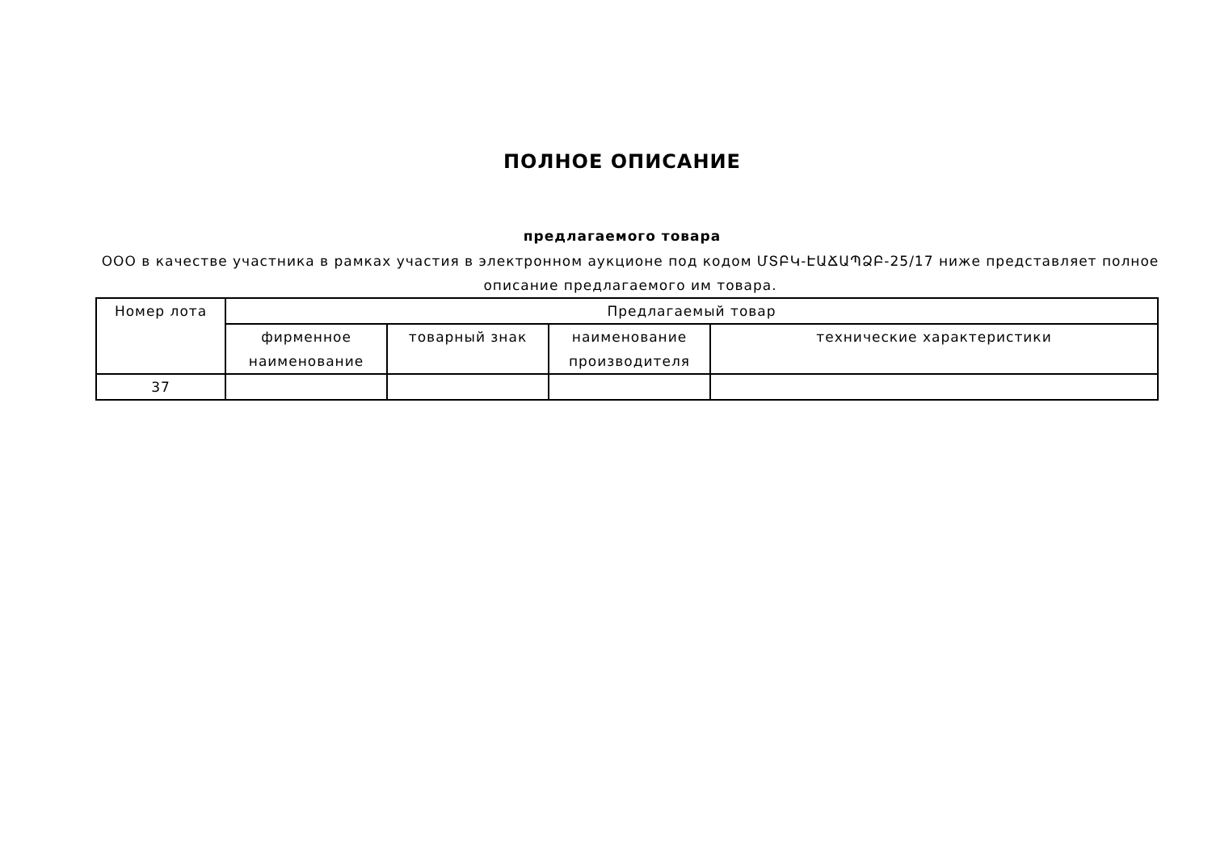ПОЛНОЕ ОПИСАНИЕ
предлагаемого товара
ООО в качестве участника в рамках участия в электронном аукционе под кодом ՄՏԲԿ-ԷԱՃԱՊՁԲ-25/17 ниже представляет полное описание предлагаемого им товара.
| Номер лота | Предлагаемый товар | | | |
| --- | --- | --- | --- | --- |
| | фирменное наименование | товарный знак | наименование производителя | технические характеристики |
| 37 | | | | |